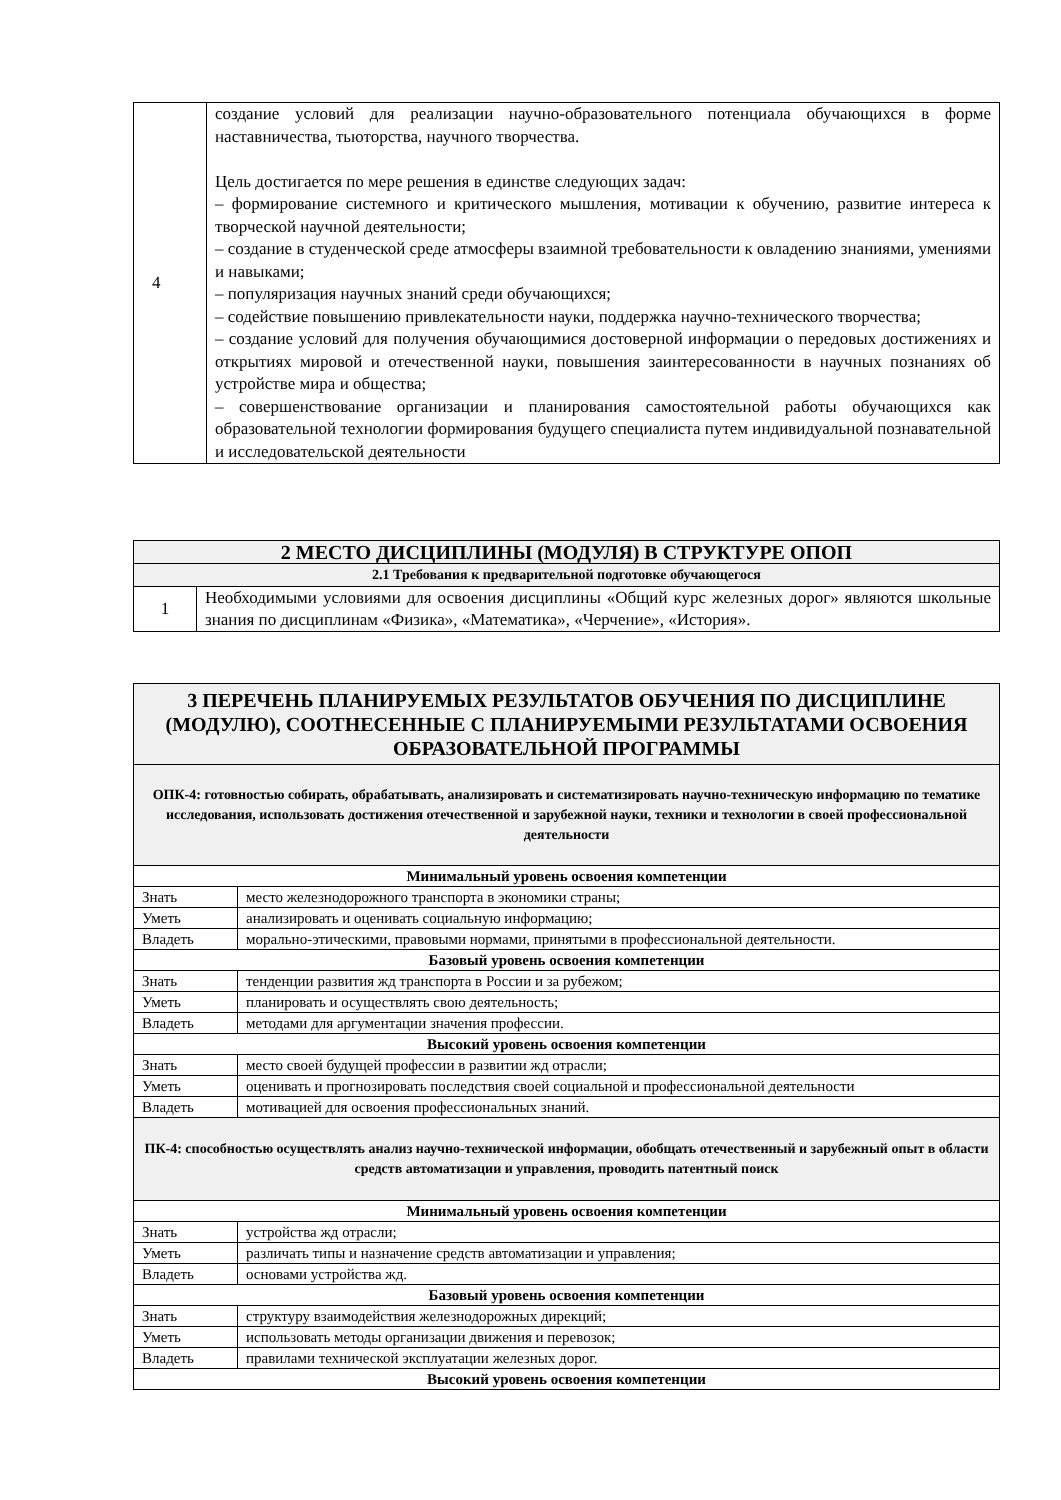| 4 | создание условий для реализации научно-образовательного потенциала обучающихся в форме наставничества, тьюторства, научного творчества. Цель достигается по мере решения в единстве следующих задач: – формирование системного и критического мышления, мотивации к обучению, развитие интереса к творческой научной деятельности; – создание в студенческой среде атмосферы взаимной требовательности к овладению знаниями, умениями и навыками; – популяризация научных знаний среди обучающихся; – содействие повышению привлекательности науки, поддержка научно-технического творчества; – создание условий для получения обучающимися достоверной информации о передовых достижениях и открытиях мировой и отечественной науки, повышения заинтересованности в научных познаниях об устройстве мира и общества; – совершенствование организации и планирования самостоятельной работы обучающихся как образовательной технологии формирования будущего специалиста путем индивидуальной познавательной и исследовательской деятельности |
| 2 МЕСТО ДИСЦИПЛИНЫ (МОДУЛЯ) В СТРУКТУРЕ ОПОП | |
| 2.1 Требования к предварительной подготовке обучающегося | |
| 1 | Необходимыми условиями для освоения дисциплины «Общий курс железных дорог» являются школьные знания по дисциплинам «Физика», «Математика», «Черчение», «История». |
| 3 ПЕРЕЧЕНЬ ПЛАНИРУЕМЫХ РЕЗУЛЬТАТОВ ОБУЧЕНИЯ ПО ДИСЦИПЛИНЕ (МОДУЛЮ), СООТНЕСЕННЫЕ С ПЛАНИРУЕМЫМИ РЕЗУЛЬТАТАМИ ОСВОЕНИЯ ОБРАЗОВАТЕЛЬНОЙ ПРОГРАММЫ | |
| ОПК-4: готовностью собирать, обрабатывать, анализировать и систематизировать научно-техническую информацию по тематике исследования, использовать достижения отечественной и зарубежной науки, техники и технологии в своей профессиональной деятельности | |
| Минимальный уровень освоения компетенции | |
| Знать | место железнодорожного транспорта в экономики страны; |
| Уметь | анализировать и оценивать социальную информацию; |
| Владеть | морально-этическими, правовыми нормами, принятыми в профессиональной деятельности. |
| Базовый уровень освоения компетенции | |
| Знать | тенденции развития жд транспорта в России и за рубежом; |
| Уметь | планировать и осуществлять свою деятельность; |
| Владеть | методами для аргументации значения профессии. |
| Высокий уровень освоения компетенции | |
| Знать | место своей будущей профессии в развитии жд отрасли; |
| Уметь | оценивать и прогнозировать последствия своей социальной и профессиональной деятельности |
| Владеть | мотивацией для освоения профессиональных знаний. |
| ПК-4: способностью осуществлять анализ научно-технической информации, обобщать отечественный и зарубежный опыт в области средств автоматизации и управления, проводить патентный поиск | |
| Минимальный уровень освоения компетенции | |
| Знать | устройства жд отрасли; |
| Уметь | различать типы и назначение средств автоматизации и управления; |
| Владеть | основами устройства жд. |
| Базовый уровень освоения компетенции | |
| Знать | структуру взаимодействия железнодорожных дирекций; |
| Уметь | использовать методы организации движения и перевозок; |
| Владеть | правилами технической эксплуатации железных дорог. |
| Высокий уровень освоения компетенции | |